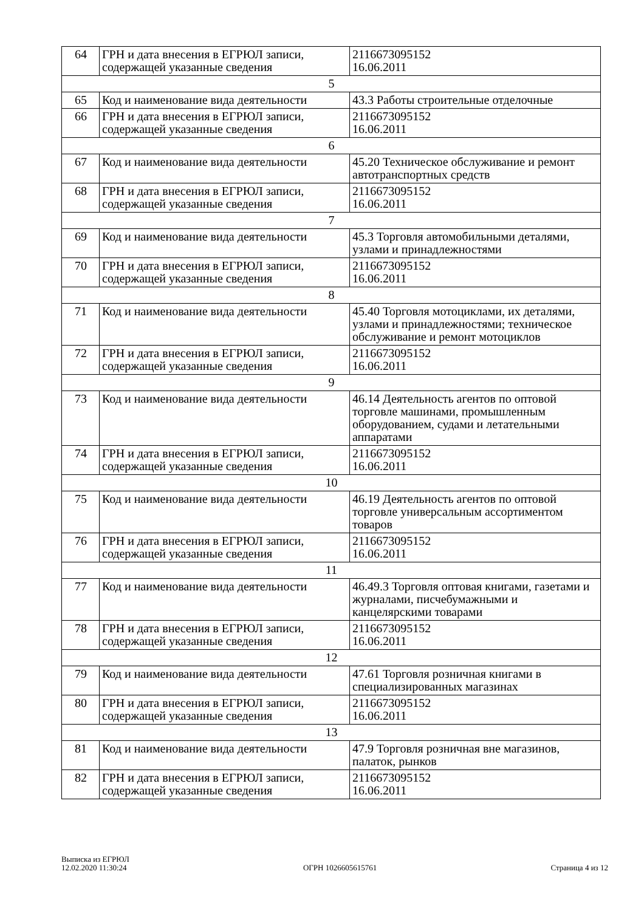| 64 | ГРН и дата внесения в ЕГРЮЛ записи, содержащей указанные сведения | 2116673095152 16.06.2011 |
| 5 | | |
| 65 | Код и наименование вида деятельности | 43.3 Работы строительные отделочные |
| 66 | ГРН и дата внесения в ЕГРЮЛ записи, содержащей указанные сведения | 2116673095152 16.06.2011 |
| 6 | | |
| 67 | Код и наименование вида деятельности | 45.20 Техническое обслуживание и ремонт автотранспортных средств |
| 68 | ГРН и дата внесения в ЕГРЮЛ записи, содержащей указанные сведения | 2116673095152 16.06.2011 |
| 7 | | |
| 69 | Код и наименование вида деятельности | 45.3 Торговля автомобильными деталями, узлами и принадлежностями |
| 70 | ГРН и дата внесения в ЕГРЮЛ записи, содержащей указанные сведения | 2116673095152 16.06.2011 |
| 8 | | |
| 71 | Код и наименование вида деятельности | 45.40 Торговля мотоциклами, их деталями, узлами и принадлежностями; техническое обслуживание и ремонт мотоциклов |
| 72 | ГРН и дата внесения в ЕГРЮЛ записи, содержащей указанные сведения | 2116673095152 16.06.2011 |
| 9 | | |
| 73 | Код и наименование вида деятельности | 46.14 Деятельность агентов по оптовой торговле машинами, промышленным оборудованием, судами и летательными аппаратами |
| 74 | ГРН и дата внесения в ЕГРЮЛ записи, содержащей указанные сведения | 2116673095152 16.06.2011 |
| 10 | | |
| 75 | Код и наименование вида деятельности | 46.19 Деятельность агентов по оптовой торговле универсальным ассортиментом товаров |
| 76 | ГРН и дата внесения в ЕГРЮЛ записи, содержащей указанные сведения | 2116673095152 16.06.2011 |
| 11 | | |
| 77 | Код и наименование вида деятельности | 46.49.3 Торговля оптовая книгами, газетами и журналами, писчебумажными и канцелярскими товарами |
| 78 | ГРН и дата внесения в ЕГРЮЛ записи, содержащей указанные сведения | 2116673095152 16.06.2011 |
| 12 | | |
| 79 | Код и наименование вида деятельности | 47.61 Торговля розничная книгами в специализированных магазинах |
| 80 | ГРН и дата внесения в ЕГРЮЛ записи, содержащей указанные сведения | 2116673095152 16.06.2011 |
| 13 | | |
| 81 | Код и наименование вида деятельности | 47.9 Торговля розничная вне магазинов, палаток, рынков |
| 82 | ГРН и дата внесения в ЕГРЮЛ записи, содержащей указанные сведения | 2116673095152 16.06.2011 |
Выписка из ЕГРЮЛ
12.02.2020 11:30:24
ОГРН 1026605615761
Страница 4 из 12